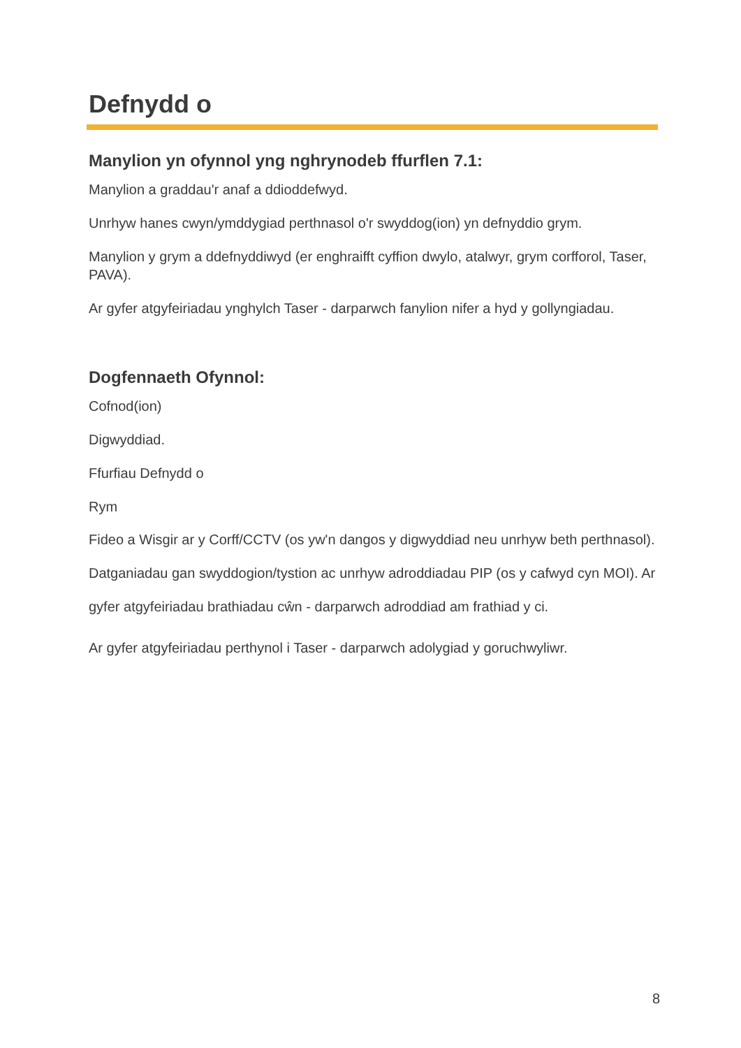Defnydd o
Manylion yn ofynnol yng nghrynodeb ffurflen 7.1:
Manylion a graddau'r anaf a ddioddefwyd.
Unrhyw hanes cwyn/ymddygiad perthnasol o'r swyddog(ion) yn defnyddio grym.
Manylion y grym a ddefnyddiwyd (er enghraifft cyffion dwylo, atalwyr, grym corfforol, Taser, PAVA).
Ar gyfer atgyfeiriadau ynghylch Taser - darparwch fanylion nifer a hyd y gollyngiadau.
Dogfennaeth Ofynnol:
Cofnod(ion)
Digwyddiad.
Ffurfiau Defnydd o
Rym
Fideo a Wisgir ar y Corff/CCTV (os yw'n dangos y digwyddiad neu unrhyw beth perthnasol). Datganiadau gan swyddogion/tystion ac unrhyw adroddiadau PIP (os y cafwyd cyn MOI). Ar gyfer atgyfeiriadau brathiadau cŵn - darparwch adroddiad am frathiad y ci.
Ar gyfer atgyfeiriadau perthynol i Taser - darparwch adolygiad y goruchwyliwr.
8